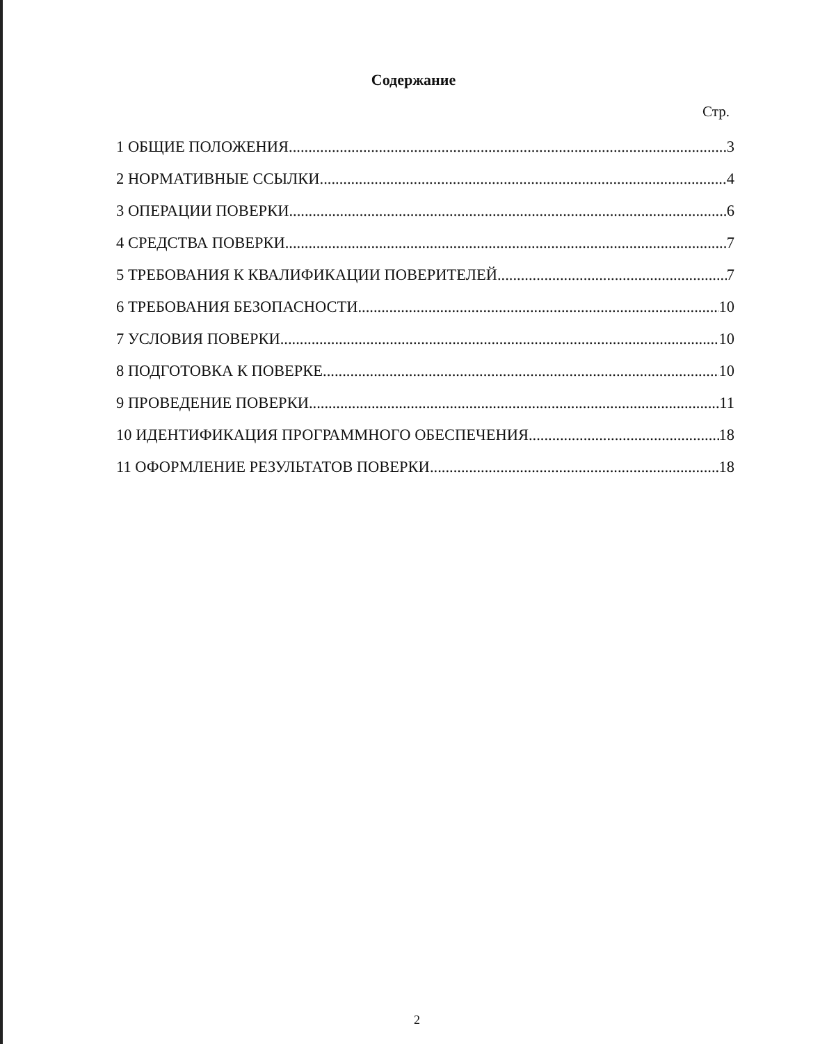Содержание
Стр.
1 ОБЩИЕ ПОЛОЖЕНИЯ 3
2 НОРМАТИВНЫЕ ССЫЛКИ 4
3 ОПЕРАЦИИ ПОВЕРКИ 6
4 СРЕДСТВА ПОВЕРКИ 7
5 ТРЕБОВАНИЯ К КВАЛИФИКАЦИИ ПОВЕРИТЕЛЕЙ 7
6 ТРЕБОВАНИЯ БЕЗОПАСНОСТИ 10
7 УСЛОВИЯ ПОВЕРКИ 10
8 ПОДГОТОВКА К ПОВЕРКЕ 10
9 ПРОВЕДЕНИЕ ПОВЕРКИ 11
10 ИДЕНТИФИКАЦИЯ ПРОГРАММНОГО ОБЕСПЕЧЕНИЯ 18
11 ОФОРМЛЕНИЕ РЕЗУЛЬТАТОВ ПОВЕРКИ 18
2